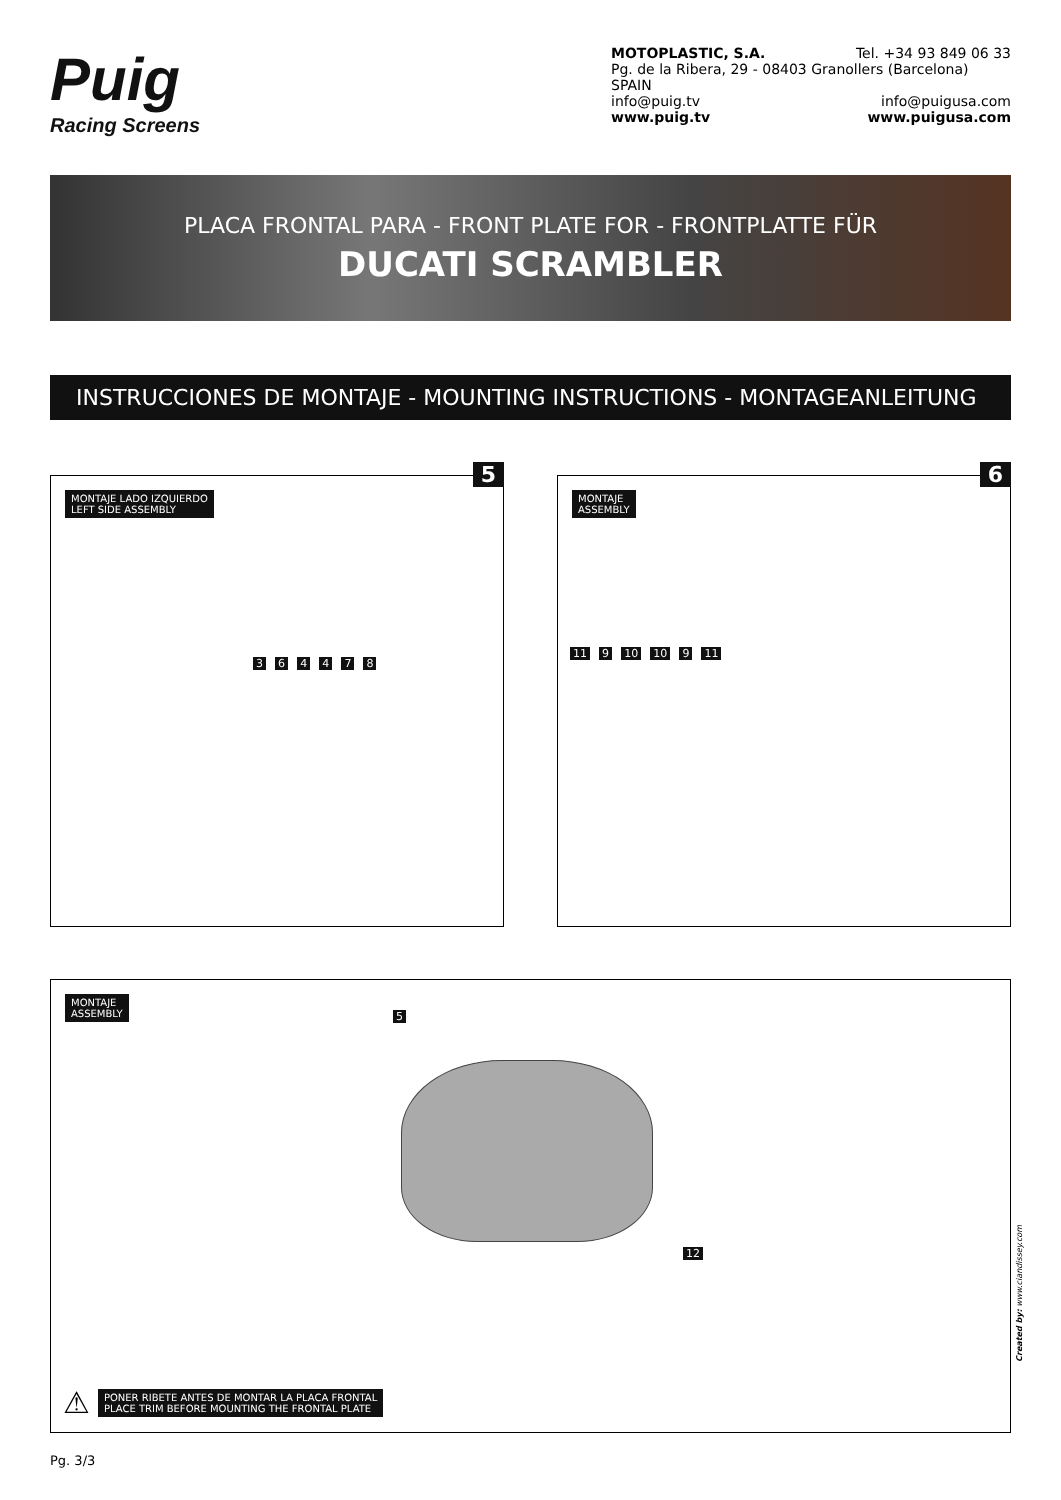Puig
Racing Screens
MOTOPLASTIC, S.A. Tel. +34 93 849 06 33
Pg. de la Ribera, 29 - 08403 Granollers (Barcelona) SPAIN
info@puig.tv info@puigusa.com
www.puig.tv www.puigusa.com
PLACA FRONTAL PARA - FRONT PLATE FOR - FRONTPLATTE FÜR
DUCATI SCRAMBLER
INSTRUCCIONES DE MONTAJE - MOUNTING INSTRUCTIONS - MONTAGEANLEITUNG
5
MONTAJE LADO IZQUIERDO
LEFT SIDE ASSEMBLY
3 6 4 4 7 8
6
MONTAJE
ASSEMBLY
11 9 10 10 9 11
MONTAJE
ASSEMBLY
5
12
⚠ PONER RIBETE ANTES DE MONTAR LA PLACA FRONTAL
PLACE TRIM BEFORE MOUNTING THE FRONTAL PLATE
Created by: www.ciandissey.com
Pg. 3/3